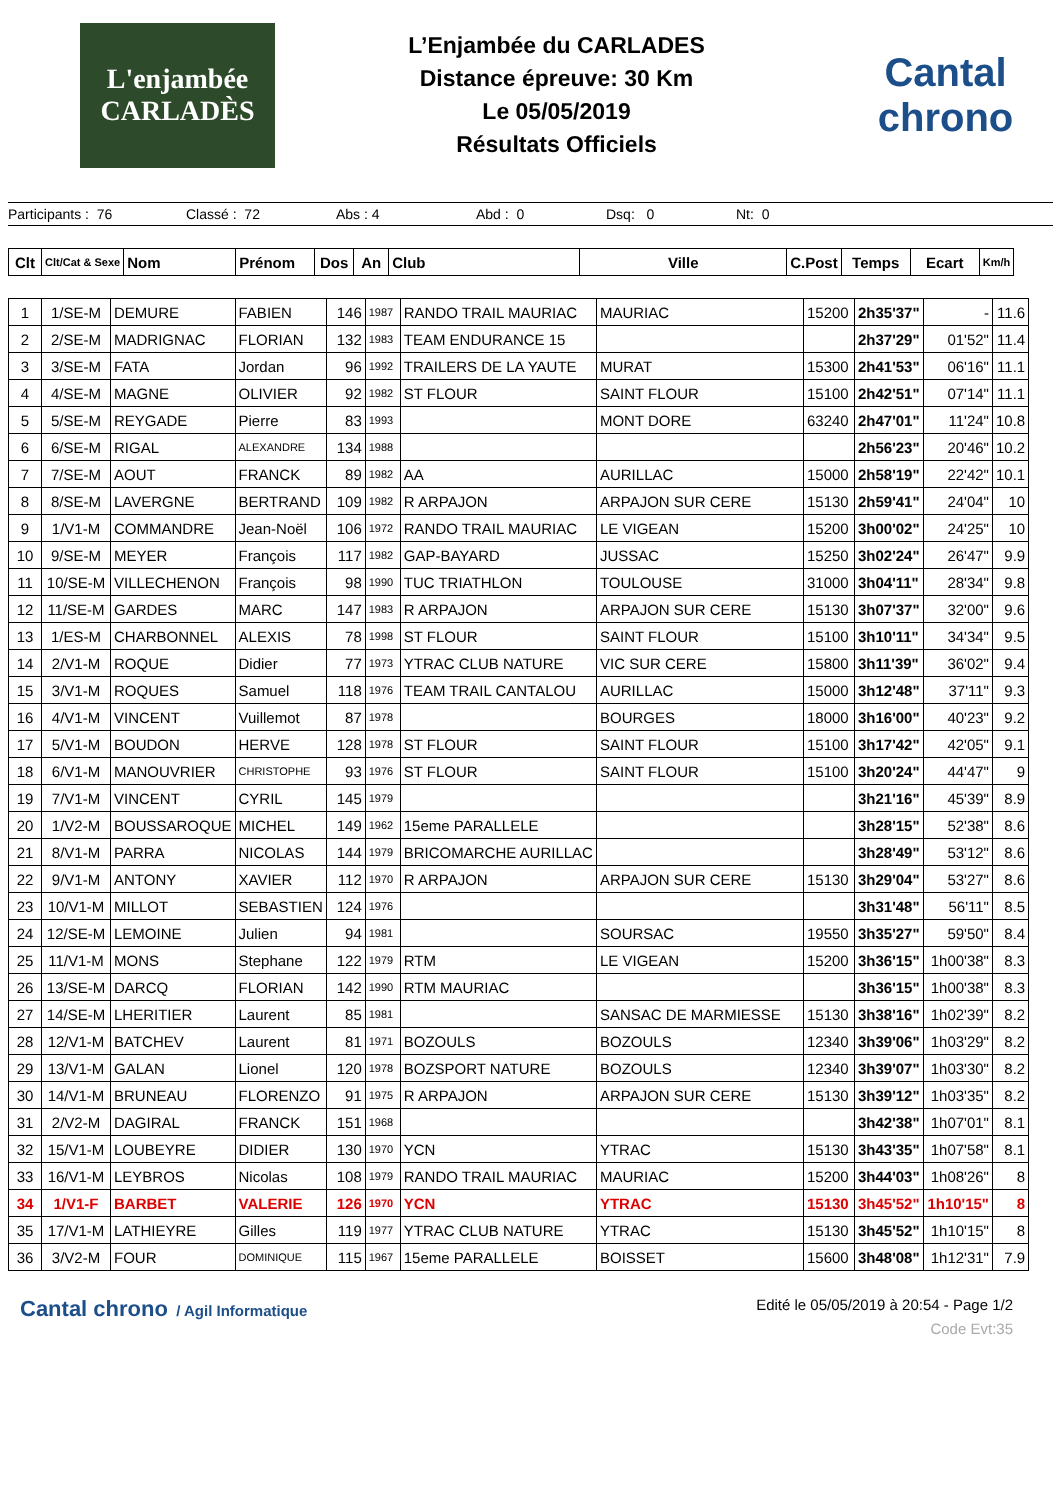L'enjambée CARLADÈS
L’Enjambée du CARLADES
Distance épreuve: 30 Km
Le 05/05/2019
Résultats Officiels
Cantal chrono
Participants : 76 Classé : 72 Abs : 4 Abd : 0 Dsq: 0 Nt: 0
| Clt | Clt/Cat & Sexe | Nom | Prénom | Dos | An | Club | Ville | C.Post | Temps | Ecart | Km/h |
| --- | --- | --- | --- | --- | --- | --- | --- | --- | --- | --- | --- |
| 1 | 1/SE-M | DEMURE | FABIEN | 146 | 1987 | RANDO TRAIL MAURIAC | MAURIAC | 15200 | 2h35'37" | - | 11.6 |
| 2 | 2/SE-M | MADRIGNAC | FLORIAN | 132 | 1983 | TEAM ENDURANCE 15 | | | 2h37'29" | 01'52" | 11.4 |
| 3 | 3/SE-M | FATA | Jordan | 96 | 1992 | TRAILERS DE LA YAUTE | MURAT | 15300 | 2h41'53" | 06'16" | 11.1 |
| 4 | 4/SE-M | MAGNE | OLIVIER | 92 | 1982 | ST FLOUR | SAINT FLOUR | 15100 | 2h42'51" | 07'14" | 11.1 |
| 5 | 5/SE-M | REYGADE | Pierre | 83 | 1993 | | MONT DORE | 63240 | 2h47'01" | 11'24" | 10.8 |
| 6 | 6/SE-M | RIGAL | ALEXANDRE | 134 | 1988 | | | | 2h56'23" | 20'46" | 10.2 |
| 7 | 7/SE-M | AOUT | FRANCK | 89 | 1982 | AA | AURILLAC | 15000 | 2h58'19" | 22'42" | 10.1 |
| 8 | 8/SE-M | LAVERGNE | BERTRAND | 109 | 1982 | R ARPAJON | ARPAJON SUR CERE | 15130 | 2h59'41" | 24'04" | 10 |
| 9 | 1/V1-M | COMMANDRE | Jean-Noël | 106 | 1972 | RANDO TRAIL MAURIAC | LE VIGEAN | 15200 | 3h00'02" | 24'25" | 10 |
| 10 | 9/SE-M | MEYER | François | 117 | 1982 | GAP-BAYARD | JUSSAC | 15250 | 3h02'24" | 26'47" | 9.9 |
| 11 | 10/SE-M | VILLECHENON | François | 98 | 1990 | TUC TRIATHLON | TOULOUSE | 31000 | 3h04'11" | 28'34" | 9.8 |
| 12 | 11/SE-M | GARDES | MARC | 147 | 1983 | R ARPAJON | ARPAJON SUR CERE | 15130 | 3h07'37" | 32'00" | 9.6 |
| 13 | 1/ES-M | CHARBONNEL | ALEXIS | 78 | 1998 | ST FLOUR | SAINT FLOUR | 15100 | 3h10'11" | 34'34" | 9.5 |
| 14 | 2/V1-M | ROQUE | Didier | 77 | 1973 | YTRAC CLUB NATURE | VIC SUR CERE | 15800 | 3h11'39" | 36'02" | 9.4 |
| 15 | 3/V1-M | ROQUES | Samuel | 118 | 1976 | TEAM TRAIL CANTALOU | AURILLAC | 15000 | 3h12'48" | 37'11" | 9.3 |
| 16 | 4/V1-M | VINCENT | Vuillemot | 87 | 1978 | | BOURGES | 18000 | 3h16'00" | 40'23" | 9.2 |
| 17 | 5/V1-M | BOUDON | HERVE | 128 | 1978 | ST FLOUR | SAINT FLOUR | 15100 | 3h17'42" | 42'05" | 9.1 |
| 18 | 6/V1-M | MANOUVRIER | CHRISTOPHE | 93 | 1976 | ST FLOUR | SAINT FLOUR | 15100 | 3h20'24" | 44'47" | 9 |
| 19 | 7/V1-M | VINCENT | CYRIL | 145 | 1979 | | | | 3h21'16" | 45'39" | 8.9 |
| 20 | 1/V2-M | BOUSSAROQUE | MICHEL | 149 | 1962 | 15eme PARALLELE | | | 3h28'15" | 52'38" | 8.6 |
| 21 | 8/V1-M | PARRA | NICOLAS | 144 | 1979 | BRICOMARCHE AURILLAC | | | 3h28'49" | 53'12" | 8.6 |
| 22 | 9/V1-M | ANTONY | XAVIER | 112 | 1970 | R ARPAJON | ARPAJON SUR CERE | 15130 | 3h29'04" | 53'27" | 8.6 |
| 23 | 10/V1-M | MILLOT | SEBASTIEN | 124 | 1976 | | | | 3h31'48" | 56'11" | 8.5 |
| 24 | 12/SE-M | LEMOINE | Julien | 94 | 1981 | | SOURSAC | 19550 | 3h35'27" | 59'50" | 8.4 |
| 25 | 11/V1-M | MONS | Stephane | 122 | 1979 | RTM | LE VIGEAN | 15200 | 3h36'15" | 1h00'38" | 8.3 |
| 26 | 13/SE-M | DARCQ | FLORIAN | 142 | 1990 | RTM MAURIAC | | | 3h36'15" | 1h00'38" | 8.3 |
| 27 | 14/SE-M | LHERITIER | Laurent | 85 | 1981 | | SANSAC DE MARMIESSE | 15130 | 3h38'16" | 1h02'39" | 8.2 |
| 28 | 12/V1-M | BATCHEV | Laurent | 81 | 1971 | BOZOULS | BOZOULS | 12340 | 3h39'06" | 1h03'29" | 8.2 |
| 29 | 13/V1-M | GALAN | Lionel | 120 | 1978 | BOZSPORT NATURE | BOZOULS | 12340 | 3h39'07" | 1h03'30" | 8.2 |
| 30 | 14/V1-M | BRUNEAU | FLORENZO | 91 | 1975 | R ARPAJON | ARPAJON SUR CERE | 15130 | 3h39'12" | 1h03'35" | 8.2 |
| 31 | 2/V2-M | DAGIRAL | FRANCK | 151 | 1968 | | | | 3h42'38" | 1h07'01" | 8.1 |
| 32 | 15/V1-M | LOUBEYRE | DIDIER | 130 | 1970 | YCN | YTRAC | 15130 | 3h43'35" | 1h07'58" | 8.1 |
| 33 | 16/V1-M | LEYBROS | Nicolas | 108 | 1979 | RANDO TRAIL MAURIAC | MAURIAC | 15200 | 3h44'03" | 1h08'26" | 8 |
| 34 | 1/V1-F | BARBET | VALERIE | 126 | 1970 | YCN | YTRAC | 15130 | 3h45'52" | 1h10'15" | 8 |
| 35 | 17/V1-M | LATHIEYRE | Gilles | 119 | 1977 | YTRAC CLUB NATURE | YTRAC | 15130 | 3h45'52" | 1h10'15" | 8 |
| 36 | 3/V2-M | FOUR | DOMINIQUE | 115 | 1967 | 15eme PARALLELE | BOISSET | 15600 | 3h48'08" | 1h12'31" | 7.9 |
Cantal chrono / Agil Informatique
Edité le 05/05/2019 à 20:54 - Page 1/2
Code Evt:35